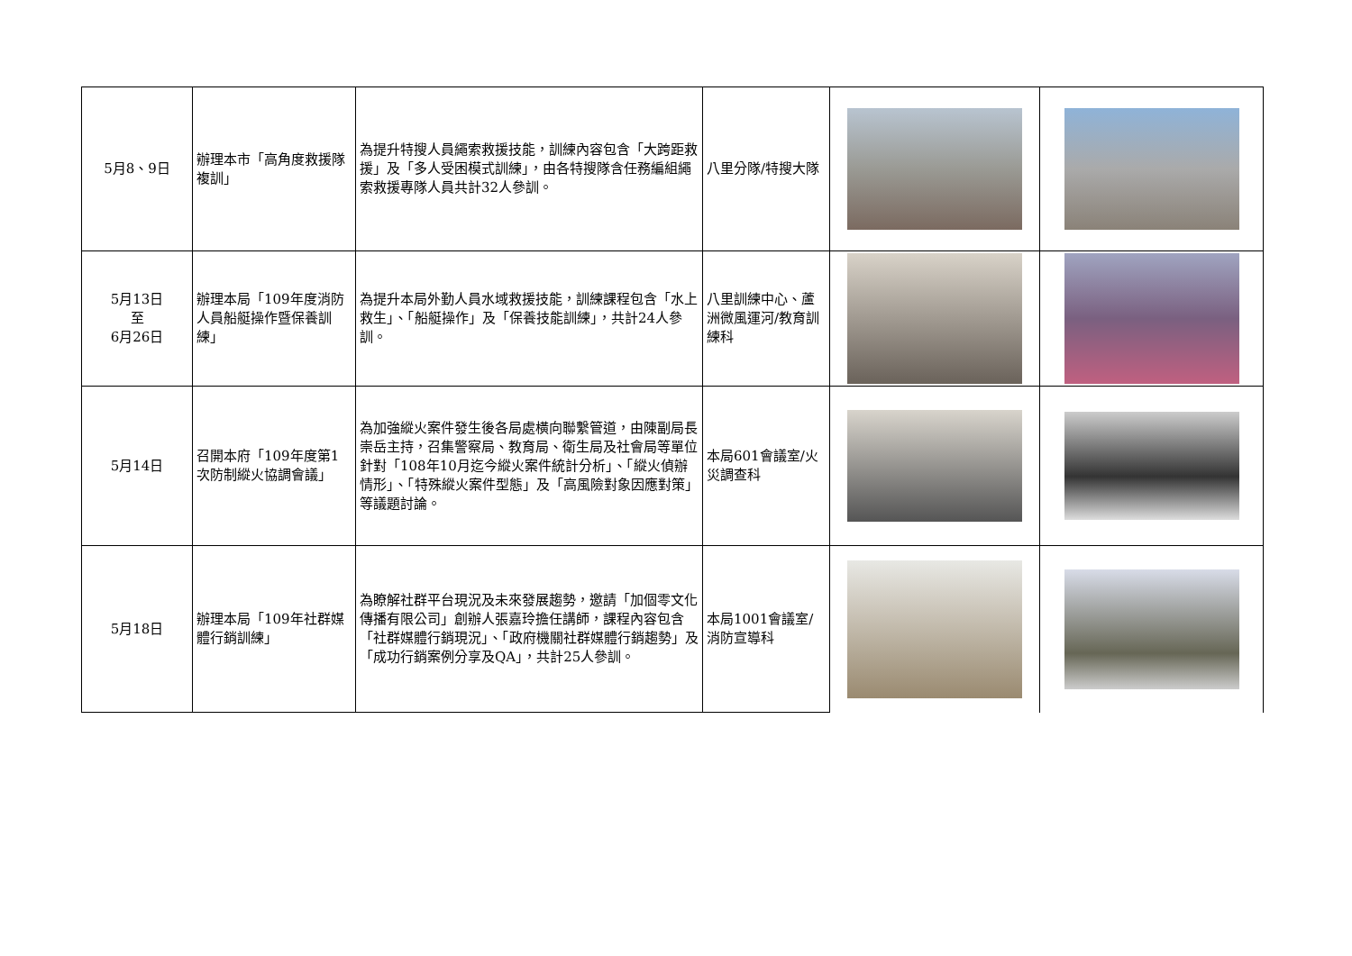| 5月8、9日 | 辦理本市「高角度救援隊複訓」 | 為提升特搜人員繩索救援技能，訓練內容包含「大跨距救援」及「多人受困模式訓練」，由各特搜隊含任務編組繩索救援專隊人員共計32人參訓。 | 八里分隊/特搜大隊 | | |
| 5月13日 至 6月26日 | 辦理本局「109年度消防人員船艇操作暨保養訓練」 | 為提升本局外勤人員水域救援技能，訓練課程包含「水上救生」、「船艇操作」及「保養技能訓練」，共計24人參訓。 | 八里訓練中心、蘆洲微風運河/教育訓練科 | | |
| 5月14日 | 召開本府「109年度第1次防制縱火協調會議」 | 為加強縱火案件發生後各局處橫向聯繫管道，由陳副局長崇岳主持，召集警察局、教育局、衛生局及社會局等單位針對「108年10月迄今縱火案件統計分析」、「縱火偵辦情形」、「特殊縱火案件型態」及「高風險對象因應對策」等議題討論。 | 本局601會議室/火災調查科 | | |
| 5月18日 | 辦理本局「109年社群媒體行銷訓練」 | 為瞭解社群平台現況及未來發展趨勢，邀請「加個零文化傳播有限公司」創辦人張嘉玲擔任講師，課程內容包含「社群媒體行銷現況」、「政府機關社群媒體行銷趨勢」及「成功行銷案例分享及QA」，共計25人參訓。 | 本局1001會議室/消防宣導科 | | |